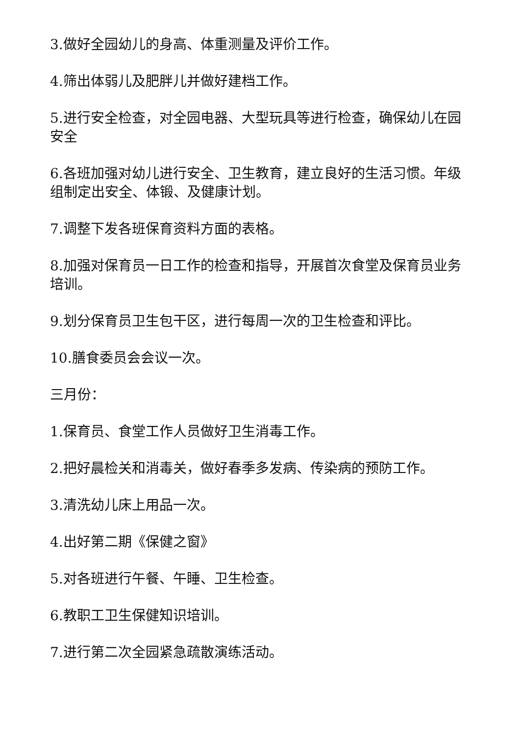3.做好全园幼儿的身高、体重测量及评价工作。
4.筛出体弱儿及肥胖儿并做好建档工作。
5.进行安全检查，对全园电器、大型玩具等进行检查，确保幼儿在园安全
6.各班加强对幼儿进行安全、卫生教育，建立良好的生活习惯。年级组制定出安全、体锻、及健康计划。
7.调整下发各班保育资料方面的表格。
8.加强对保育员一日工作的检查和指导，开展首次食堂及保育员业务培训。
9.划分保育员卫生包干区，进行每周一次的卫生检查和评比。
10.膳食委员会会议一次。
三月份：
1.保育员、食堂工作人员做好卫生消毒工作。
2.把好晨检关和消毒关，做好春季多发病、传染病的预防工作。
3.清洗幼儿床上用品一次。
4.出好第二期《保健之窗》
5.对各班进行午餐、午睡、卫生检查。
6.教职工卫生保健知识培训。
7.进行第二次全园紧急疏散演练活动。